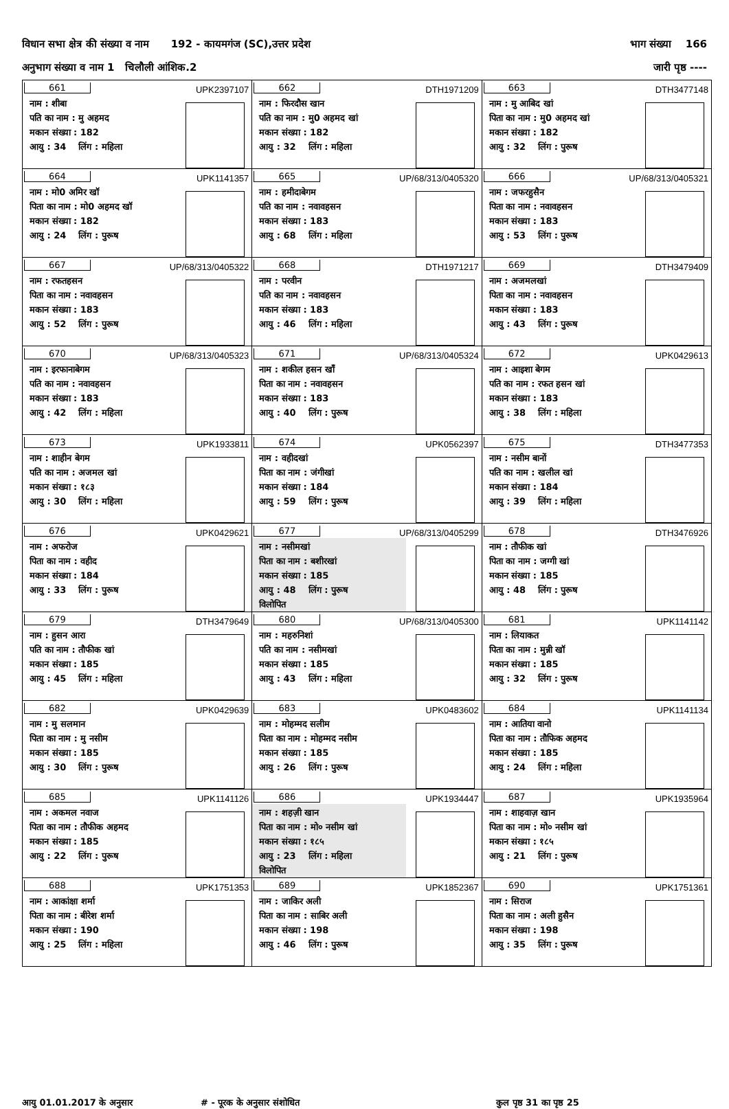विधान सभा क्षेत्र की संख्या व नाम 192 - कायमगंज (SC),उत्तर प्रदेश भाग संख्या 166
अनुभाग संख्या व नाम 1 चिलौली आंशिक.2 जारी पृष्ठ ----
| 661 UPK2397107 नाम : शीबा पति का नाम : मु अहमद मकान संख्या : 182 आयु : 34 लिंग : महिला | 662 DTH1971209 नाम : फिरदौस खान पति का नाम : मु0 अहमद खां मकान संख्या : 182 आयु : 32 लिंग : महिला | 663 DTH3477148 नाम : मु आबिद खां पिता का नाम : मु0 अहमद खां मकान संख्या : 182 आयु : 32 लिंग : पुरूष |
| 664 UPK1141357 नाम : मो0 अमिर खॉ पिता का नाम : मो0 अहमद खॉ मकान संख्या : 182 आयु : 24 लिंग : पुरूष | 665 UP/68/313/0405320 नाम : हमीदाबेगम पति का नाम : नवावहसन मकान संख्या : 183 आयु : 68 लिंग : महिला | 666 UP/68/313/0405321 नाम : जफरहुसैन पिता का नाम : नवावहसन मकान संख्या : 183 आयु : 53 लिंग : पुरूष |
| 667 UP/68/313/0405322 नाम : रफतहसन पिता का नाम : नवावहसन मकान संख्या : 183 आयु : 52 लिंग : पुरूष | 668 DTH1971217 नाम : परवीन पति का नाम : नवावहसन मकान संख्या : 183 आयु : 46 लिंग : महिला | 669 DTH3479409 नाम : अजमलखां पिता का नाम : नवावहसन मकान संख्या : 183 आयु : 43 लिंग : पुरूष |
| 670 UP/68/313/0405323 नाम : इरफानाबेगम पति का नाम : नवावहसन मकान संख्या : 183 आयु : 42 लिंग : महिला | 671 UP/68/313/0405324 नाम : शकील हसन खाँ पिता का नाम : नवावहसन मकान संख्या : 183 आयु : 40 लिंग : पुरूष | 672 UPK0429613 नाम : आइशा बेगम पति का नाम : रफत हसन खां मकान संख्या : 183 आयु : 38 लिंग : महिला |
| 673 UPK1933811 नाम : शाहीन बेगम पति का नाम : अजमल खां मकान संख्या : १८३ आयु : 30 लिंग : महिला | 674 UPK0562397 नाम : वहीदखां पिता का नाम : जंगीखां मकान संख्या : 184 आयु : 59 लिंग : पुरूष | 675 DTH3477353 नाम : नसीम बानों पति का नाम : खलील खां मकान संख्या : 184 आयु : 39 लिंग : महिला |
| 676 UPK0429621 नाम : अफरोज पिता का नाम : वहीद मकान संख्या : 184 आयु : 33 लिंग : पुरूष | 677 UP/68/313/0405299 नाम : नसीमखां पिता का नाम : बशीरखां मकान संख्या : 185 आयु : 48 लिंग : पुरूष विलोपित | 678 DTH3476926 नाम : तौफीक खां पिता का नाम : जग्गी खां मकान संख्या : 185 आयु : 48 लिंग : पुरूष |
| 679 DTH3479649 नाम : हुसन आरा पति का नाम : तौफीक खां मकान संख्या : 185 आयु : 45 लिंग : महिला | 680 UP/68/313/0405300 नाम : महरुनिशां पति का नाम : नसीमखां मकान संख्या : 185 आयु : 43 लिंग : महिला | 681 UPK1141142 नाम : लियाकत पिता का नाम : मुन्नी खॉ मकान संख्या : 185 आयु : 32 लिंग : पुरूष |
| 682 UPK0429639 नाम : मु सलमान पिता का नाम : मु नसीम मकान संख्या : 185 आयु : 30 लिंग : पुरूष | 683 UPK0483602 नाम : मोहम्मद सलीम पिता का नाम : मोहम्मद नसीम मकान संख्या : 185 आयु : 26 लिंग : पुरूष | 684 UPK1141134 नाम : आतिया वानो पिता का नाम : तौफिक अहमद मकान संख्या : 185 आयु : 24 लिंग : महिला |
| 685 UPK1141126 नाम : अकमल नवाज पिता का नाम : तौफीक अहमद मकान संख्या : 185 आयु : 22 लिंग : पुरूष | 686 UPK1934447 नाम : शहज़ी खान पिता का नाम : मो० नसीम खां मकान संख्या : १८५ आयु : 23 लिंग : महिला विलोपित | 687 UPK1935964 नाम : शाहवाज़ खान पिता का नाम : मो० नसीम खां मकान संख्या : १८५ आयु : 21 लिंग : पुरूष |
| 688 UPK1751353 नाम : आकांक्षा शर्मा पिता का नाम : बीरेश शर्मा मकान संख्या : 190 आयु : 25 लिंग : महिला | 689 UPK1852367 नाम : जाकिर अली पिता का नाम : साबिर अली मकान संख्या : 198 आयु : 46 लिंग : पुरूष | 690 UPK1751361 नाम : सिराज पिता का नाम : अली हुसैन मकान संख्या : 198 आयु : 35 लिंग : पुरूष |
आयु 01.01.2017 के अनुसार # - पूरक के अनुसार संशोधित कुल पृष्ठ 31 का पृष्ठ 25